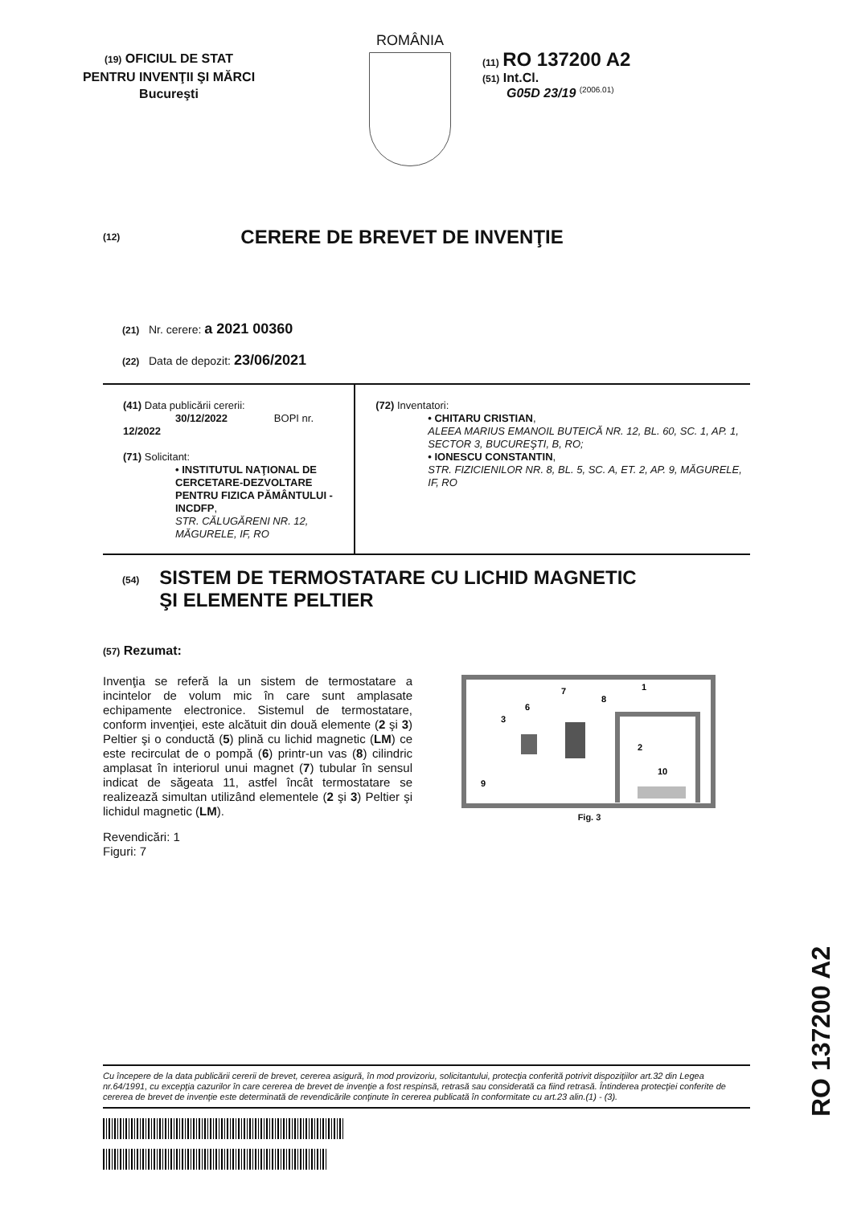(19) OFICIUL DE STAT
PENTRU INVENŢII ŞI MĂRCI
Bucureşti
ROMÂNIA
(11) RO 137200 A2
(51) Int.Cl.
G05D 23/19 <sup>(2006.01)</sup>
(12) CERERE DE BREVET DE INVENŢIE
(21) Nr. cerere: a 2021 00360
(22) Data de depozit: 23/06/2021
(41) Data publicării cererii:
30/12/2022 BOPI nr. 12/2022
(71) Solicitant:
• INSTITUTUL NAŢIONAL DE CERCETARE-DEZVOLTARE PENTRU FIZICA PĂMÂNTULUI - INCDFP,
STR. CĂLUGĂRENI NR. 12, MĂGURELE, IF, RO
(72) Inventatori:
• CHITARU CRISTIAN,
ALEEA MARIUS EMANOIL BUTEICĂ NR. 12, BL. 60, SC. 1, AP. 1, SECTOR 3, BUCUREŞTI, B, RO;
• IONESCU CONSTANTIN,
STR. FIZICIENILOR NR. 8, BL. 5, SC. A, ET. 2, AP. 9, MĂGURELE, IF, RO
(54) SISTEM DE TERMOSTATARE CU LICHID MAGNETIC
ŞI ELEMENTE PELTIER
(57) Rezumat:
Invenţia se referă la un sistem de termostatare a incintelor de volum mic în care sunt amplasate echipamente electronice. Sistemul de termostatare, conform invenţiei, este alcătuit din două elemente (2 şi 3) Peltier şi o conductă (5) plină cu lichid magnetic (LM) ce este recirculat de o pompă (6) printr-un vas (8) cilindric amplasat în interiorul unui magnet (7) tubular în sensul indicat de săgeata 11, astfel încât termostatare se realizează simultan utilizând elementele (2 şi 3) Peltier şi lichidul magnetic (LM).
Revendicări: 1
Figuri: 7
3
6
7
8
1
2
10
9
Fig. 3
RO 137200 A2
Cu începere de la data publicării cererii de brevet, cererea asigură, în mod provizoriu, solicitantului, protecţia conferită potrivit dispoziţiilor art.32 din Legea nr.64/1991, cu excepţia cazurilor în care cererea de brevet de invenţie a fost respinsă, retrasă sau considerată ca fiind retrasă. Întinderea protecţiei conferite de cererea de brevet de invenţie este determinată de revendicările conţinute în cererea publicată în conformitate cu art.23 alin.(1) - (3).